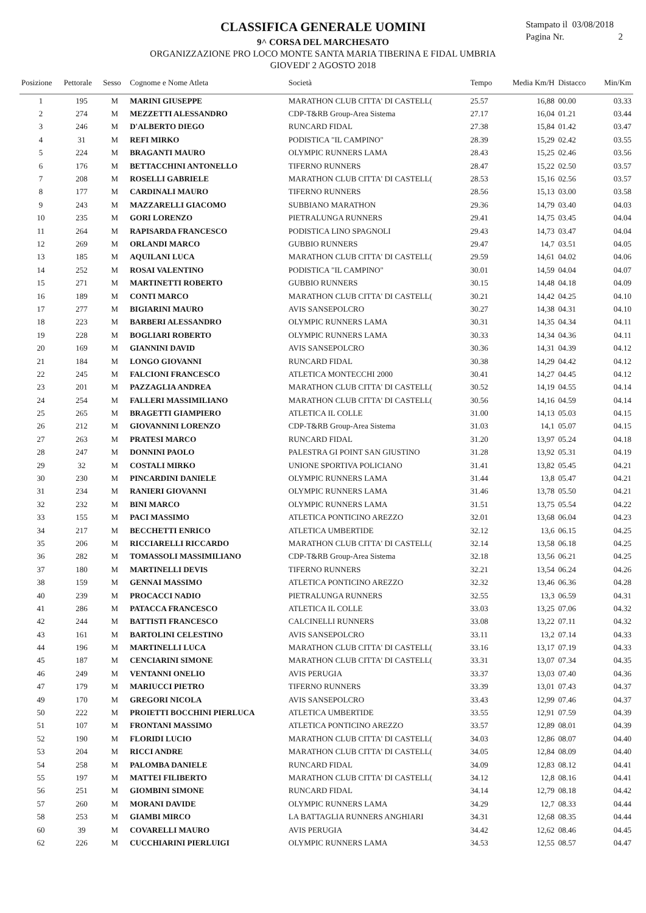Stampato il 03/08/2018
Pagina Nr. 2
CLASSIFICA GENERALE UOMINI
9^ CORSA DEL MARCHESATO
ORGANIZZAZIONE PRO LOCO MONTE SANTA MARIA TIBERINA E FIDAL UMBRIA
GIOVEDI' 2 AGOSTO 2018
| Posizione | Pettorale | Sesso | Cognome e Nome Atleta | Società | Tempo | Media Km/H | Distacco | Min/Km |
| --- | --- | --- | --- | --- | --- | --- | --- | --- |
| 1 | 195 | M | MARINI GIUSEPPE | MARATHON CLUB CITTA' DI CASTELL( | 25.57 | 16,88 | 00.00 | 03.33 |
| 2 | 274 | M | MEZZETTI ALESSANDRO | CDP-T&RB Group-Area Sistema | 27.17 | 16,04 | 01.21 | 03.44 |
| 3 | 246 | M | D'ALBERTO DIEGO | RUNCARD FIDAL | 27.38 | 15,84 | 01.42 | 03.47 |
| 4 | 31 | M | REFI MIRKO | PODISTICA "IL CAMPINO" | 28.39 | 15,29 | 02.42 | 03.55 |
| 5 | 224 | M | BRAGANTI MAURO | OLYMPIC RUNNERS LAMA | 28.43 | 15,25 | 02.46 | 03.56 |
| 6 | 176 | M | BETTACCHINI ANTONELLO | TIFERNO RUNNERS | 28.47 | 15,22 | 02.50 | 03.57 |
| 7 | 208 | M | ROSELLI GABRIELE | MARATHON CLUB CITTA' DI CASTELL( | 28.53 | 15,16 | 02.56 | 03.57 |
| 8 | 177 | M | CARDINALI MAURO | TIFERNO RUNNERS | 28.56 | 15,13 | 03.00 | 03.58 |
| 9 | 243 | M | MAZZARELLI GIACOMO | SUBBIANO MARATHON | 29.36 | 14,79 | 03.40 | 04.03 |
| 10 | 235 | M | GORI LORENZO | PIETRALUNGA RUNNERS | 29.41 | 14,75 | 03.45 | 04.04 |
| 11 | 264 | M | RAPISARDA FRANCESCO | PODISTICA LINO SPAGNOLI | 29.43 | 14,73 | 03.47 | 04.04 |
| 12 | 269 | M | ORLANDI MARCO | GUBBIO RUNNERS | 29.47 | 14,7 | 03.51 | 04.05 |
| 13 | 185 | M | AQUILANI LUCA | MARATHON CLUB CITTA' DI CASTELL( | 29.59 | 14,61 | 04.02 | 04.06 |
| 14 | 252 | M | ROSAI VALENTINO | PODISTICA "IL CAMPINO" | 30.01 | 14,59 | 04.04 | 04.07 |
| 15 | 271 | M | MARTINETTI ROBERTO | GUBBIO RUNNERS | 30.15 | 14,48 | 04.18 | 04.09 |
| 16 | 189 | M | CONTI MARCO | MARATHON CLUB CITTA' DI CASTELL( | 30.21 | 14,42 | 04.25 | 04.10 |
| 17 | 277 | M | BIGIARINI MAURO | AVIS SANSEPOLCRO | 30.27 | 14,38 | 04.31 | 04.10 |
| 18 | 223 | M | BARBERI ALESSANDRO | OLYMPIC RUNNERS LAMA | 30.31 | 14,35 | 04.34 | 04.11 |
| 19 | 228 | M | BOGLIARI ROBERTO | OLYMPIC RUNNERS LAMA | 30.33 | 14,34 | 04.36 | 04.11 |
| 20 | 169 | M | GIANNINI DAVID | AVIS SANSEPOLCRO | 30.36 | 14,31 | 04.39 | 04.12 |
| 21 | 184 | M | LONGO GIOVANNI | RUNCARD FIDAL | 30.38 | 14,29 | 04.42 | 04.12 |
| 22 | 245 | M | FALCIONI FRANCESCO | ATLETICA MONTECCHI 2000 | 30.41 | 14,27 | 04.45 | 04.12 |
| 23 | 201 | M | PAZZAGLIA ANDREA | MARATHON CLUB CITTA' DI CASTELL( | 30.52 | 14,19 | 04.55 | 04.14 |
| 24 | 254 | M | FALLERI MASSIMILIANO | MARATHON CLUB CITTA' DI CASTELL( | 30.56 | 14,16 | 04.59 | 04.14 |
| 25 | 265 | M | BRAGETTI GIAMPIERO | ATLETICA IL COLLE | 31.00 | 14,13 | 05.03 | 04.15 |
| 26 | 212 | M | GIOVANNINI LORENZO | CDP-T&RB Group-Area Sistema | 31.03 | 14,1 | 05.07 | 04.15 |
| 27 | 263 | M | PRATESI MARCO | RUNCARD FIDAL | 31.20 | 13,97 | 05.24 | 04.18 |
| 28 | 247 | M | DONNINI PAOLO | PALESTRA GI POINT SAN GIUSTINO | 31.28 | 13,92 | 05.31 | 04.19 |
| 29 | 32 | M | COSTALI MIRKO | UNIONE SPORTIVA POLICIANO | 31.41 | 13,82 | 05.45 | 04.21 |
| 30 | 230 | M | PINCARDINI DANIELE | OLYMPIC RUNNERS LAMA | 31.44 | 13,8 | 05.47 | 04.21 |
| 31 | 234 | M | RANIERI GIOVANNI | OLYMPIC RUNNERS LAMA | 31.46 | 13,78 | 05.50 | 04.21 |
| 32 | 232 | M | BINI MARCO | OLYMPIC RUNNERS LAMA | 31.51 | 13,75 | 05.54 | 04.22 |
| 33 | 155 | M | PACI MASSIMO | ATLETICA PONTICINO AREZZO | 32.01 | 13,68 | 06.04 | 04.23 |
| 34 | 217 | M | BECCHETTI ENRICO | ATLETICA UMBERTIDE | 32.12 | 13,6 | 06.15 | 04.25 |
| 35 | 206 | M | RICCIARELLI RICCARDO | MARATHON CLUB CITTA' DI CASTELL( | 32.14 | 13,58 | 06.18 | 04.25 |
| 36 | 282 | M | TOMASSOLI MASSIMILIANO | CDP-T&RB Group-Area Sistema | 32.18 | 13,56 | 06.21 | 04.25 |
| 37 | 180 | M | MARTINELLI DEVIS | TIFERNO RUNNERS | 32.21 | 13,54 | 06.24 | 04.26 |
| 38 | 159 | M | GENNAI MASSIMO | ATLETICA PONTICINO AREZZO | 32.32 | 13,46 | 06.36 | 04.28 |
| 40 | 239 | M | PROCACCI NADIO | PIETRALUNGA RUNNERS | 32.55 | 13,3 | 06.59 | 04.31 |
| 41 | 286 | M | PATACCA FRANCESCO | ATLETICA IL COLLE | 33.03 | 13,25 | 07.06 | 04.32 |
| 42 | 244 | M | BATTISTI FRANCESCO | CALCINELLI RUNNERS | 33.08 | 13,22 | 07.11 | 04.32 |
| 43 | 161 | M | BARTOLINI CELESTINO | AVIS SANSEPOLCRO | 33.11 | 13,2 | 07.14 | 04.33 |
| 44 | 196 | M | MARTINELLI LUCA | MARATHON CLUB CITTA' DI CASTELL( | 33.16 | 13,17 | 07.19 | 04.33 |
| 45 | 187 | M | CENCIARINI SIMONE | MARATHON CLUB CITTA' DI CASTELL( | 33.31 | 13,07 | 07.34 | 04.35 |
| 46 | 249 | M | VENTANNI ONELIO | AVIS PERUGIA | 33.37 | 13,03 | 07.40 | 04.36 |
| 47 | 179 | M | MARIUCCI PIETRO | TIFERNO RUNNERS | 33.39 | 13,01 | 07.43 | 04.37 |
| 49 | 170 | M | GREGORI NICOLA | AVIS SANSEPOLCRO | 33.43 | 12,99 | 07.46 | 04.37 |
| 50 | 222 | M | PROIETTI BOCCHINI PIERLUCA | ATLETICA UMBERTIDE | 33.55 | 12,91 | 07.59 | 04.39 |
| 51 | 107 | M | FRONTANI MASSIMO | ATLETICA PONTICINO AREZZO | 33.57 | 12,89 | 08.01 | 04.39 |
| 52 | 190 | M | FLORIDI LUCIO | MARATHON CLUB CITTA' DI CASTELL( | 34.03 | 12,86 | 08.07 | 04.40 |
| 53 | 204 | M | RICCI ANDRE | MARATHON CLUB CITTA' DI CASTELL( | 34.05 | 12,84 | 08.09 | 04.40 |
| 54 | 258 | M | PALOMBA DANIELE | RUNCARD FIDAL | 34.09 | 12,83 | 08.12 | 04.41 |
| 55 | 197 | M | MATTEI FILIBERTO | MARATHON CLUB CITTA' DI CASTELL( | 34.12 | 12,8 | 08.16 | 04.41 |
| 56 | 251 | M | GIOMBINI SIMONE | RUNCARD FIDAL | 34.14 | 12,79 | 08.18 | 04.42 |
| 57 | 260 | M | MORANI DAVIDE | OLYMPIC RUNNERS LAMA | 34.29 | 12,7 | 08.33 | 04.44 |
| 58 | 253 | M | GIAMBI MIRCO | LA BATTAGLIA RUNNERS ANGHIARI | 34.31 | 12,68 | 08.35 | 04.44 |
| 60 | 39 | M | COVARELLI MAURO | AVIS PERUGIA | 34.42 | 12,62 | 08.46 | 04.45 |
| 62 | 226 | M | CUCCHIARINI PIERLUIGI | OLYMPIC RUNNERS LAMA | 34.53 | 12,55 | 08.57 | 04.47 |